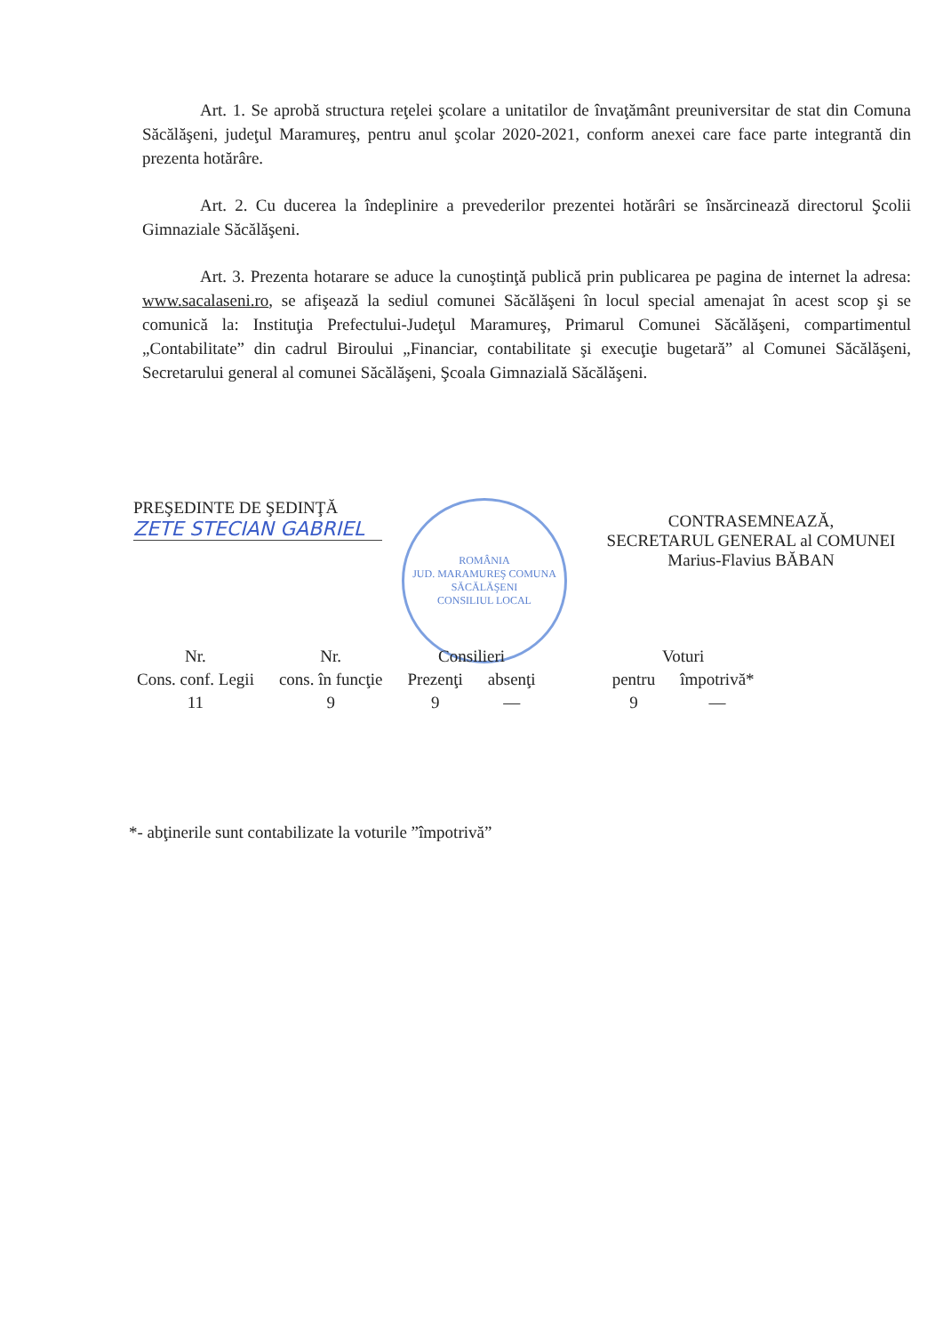Art. 1. Se aprobă structura reţelei şcolare a unitatilor de învaţământ preuniversitar de stat din Comuna Săcălăşeni, judeţul Maramureş, pentru anul şcolar 2020-2021, conform anexei care face parte integrantă din prezenta hotărâre.
Art. 2. Cu ducerea la îndeplinire a prevederilor prezentei hotărâri se însărcinează directorul Şcolii Gimnaziale Săcălăşeni.
Art. 3. Prezenta hotarare se aduce la cunoştinţă publică prin publicarea pe pagina de internet la adresa: www.sacalaseni.ro, se afişează la sediul comunei Săcălăşeni în locul special amenajat în acest scop şi se comunică la: Instituţia Prefectului-Judeţul Maramureş, Primarul Comunei Săcălăşeni, compartimentul „Contabilitate” din cadrul Biroului „Financiar, contabilitate şi execuţie bugetară” al Comunei Săcălăşeni, Secretarului general al comunei Săcălăşeni, Şcoala Gimnazială Săcălăşeni.
PREŞEDINTE DE ŞEDINŢĂ
ZETE STECIAN GABRIEL
ROMÂNIA
JUD. MARAMUREŞ COMUNA SĂCĂLĂŞENI
CONSILIUL LOCAL
CONTRASEMNEAZĂ,
SECRETARUL GENERAL al COMUNEI
Marius-Flavius BĂBAN
| Nr. | Nr. | Consilieri | | | Voturi | |
| --- | --- | --- | --- | --- | --- | --- |
| Cons. conf. Legii | cons. în funcţie | Prezenţi | absenţi | | pentru | împotrivă* |
| 11 | 9 | 9 | — | | 9 | — |
*- abţinerile sunt contabilizate la voturile ”împotrivă”